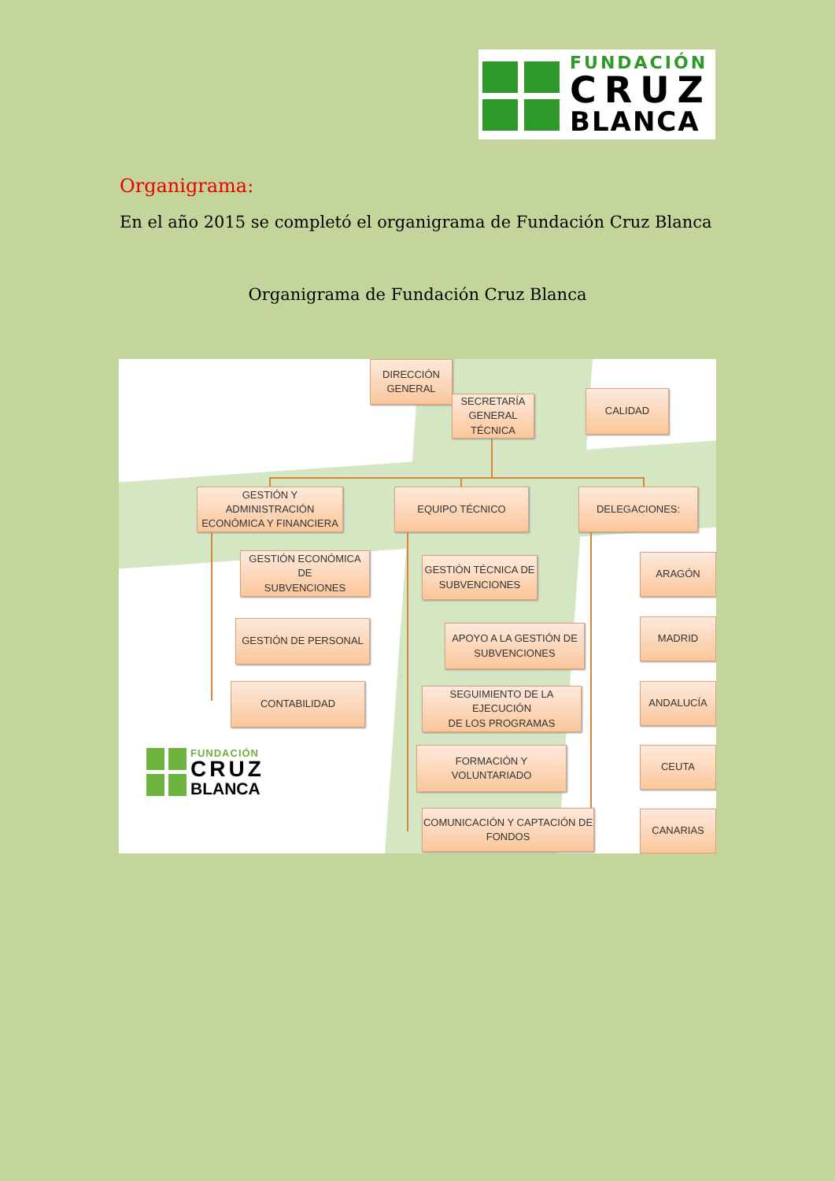FUNDACIÓN
CRUZ
BLANCA
Organigrama:
En el año 2015 se completó el organigrama de Fundación Cruz Blanca
Organigrama de Fundación Cruz Blanca
DIRECCIÓN
GENERAL
SECRETARÍA
GENERAL
TÉCNICA
CALIDAD
GESTIÓN Y ADMINISTRACIÓN
ECONÓMICA Y FINANCIERA
EQUIPO TÉCNICO DELEGACIONES:
GESTIÓN ECONÓMICA DE
SUBVENCIONES
GESTIÓN DE PERSONAL
CONTABILIDAD
FUNDACIÓN
CRUZ
BLANCA
GESTIÓN TÉCNICA DE
SUBVENCIONES
APOYO A LA GESTIÓN DE
SUBVENCIONES
SEGUIMIENTO DE LA EJECUCIÓN
DE LOS PROGRAMAS
FORMACIÓN Y VOLUNTARIADO
COMUNICACIÓN Y CAPTACIÓN DE
FONDOS
ARAGÓN
MADRID
ANDALUCÍA
CEUTA
CANARIAS